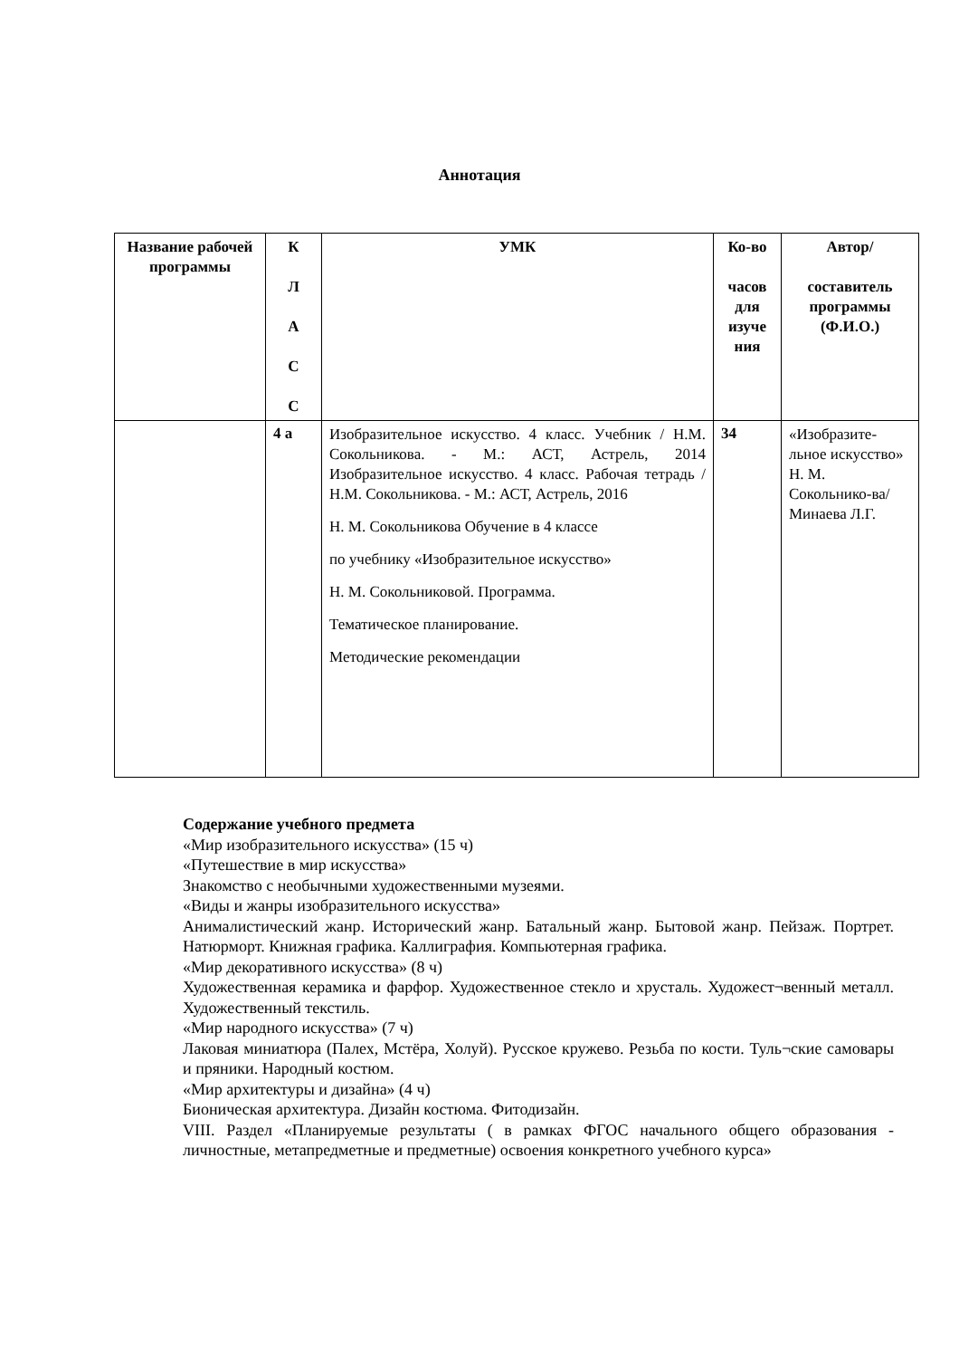Аннотация
| Название рабочей программы | К Л А С С | УМК | Ко-во часов для изуче ния | Автор/ составитель программы (Ф.И.О.) |
| --- | --- | --- | --- | --- |
| | 4 а | Изобразительное искусство. 4 класс. Учебник / Н.М. Сокольникова. - М.: АСТ, Астрель, 2014 Изобразительное искусство. 4 класс. Рабочая тетрадь / Н.М. Сокольникова. - М.: АСТ, Астрель, 2016 Н. М. Сокольникова Обучение в 4 классе по учебнику «Изобразительное искусство» Н. М. Сокольниковой. Программа. Тематическое планирование. Методические рекомендации | 34 | «Изобразите-льное искусство» Н. М. Сокольнико-ва/Минаева Л.Г. |
Содержание учебного предмета
«Мир изобразительного искусства» (15 ч)
«Путешествие в мир искусства»
Знакомство с необычными художественными музеями.
«Виды и жанры изобразительного искусства»
Анималистический жанр. Исторический жанр. Батальный жанр. Бытовой жанр. Пейзаж. Портрет. Натюрморт. Книжная графика. Каллиграфия. Компьютерная графика.
«Мир декоративного искусства» (8 ч)
Художественная керамика и фарфор. Художественное стекло и хрусталь. Художест¬венный металл. Художественный текстиль.
«Мир народного искусства» (7 ч)
Лаковая миниатюра (Палех, Мстёра, Холуй). Русское кружево. Резьба по кости. Туль¬ские самовары и пряники. Народный костюм.
«Мир архитектуры и дизайна» (4 ч)
Бионическая архитектура. Дизайн костюма. Фитодизайн.
VIII. Раздел «Планируемые результаты ( в рамках ФГОС начального общего образования - личностные, метапредметные и предметные) освоения конкретного учебного курса»